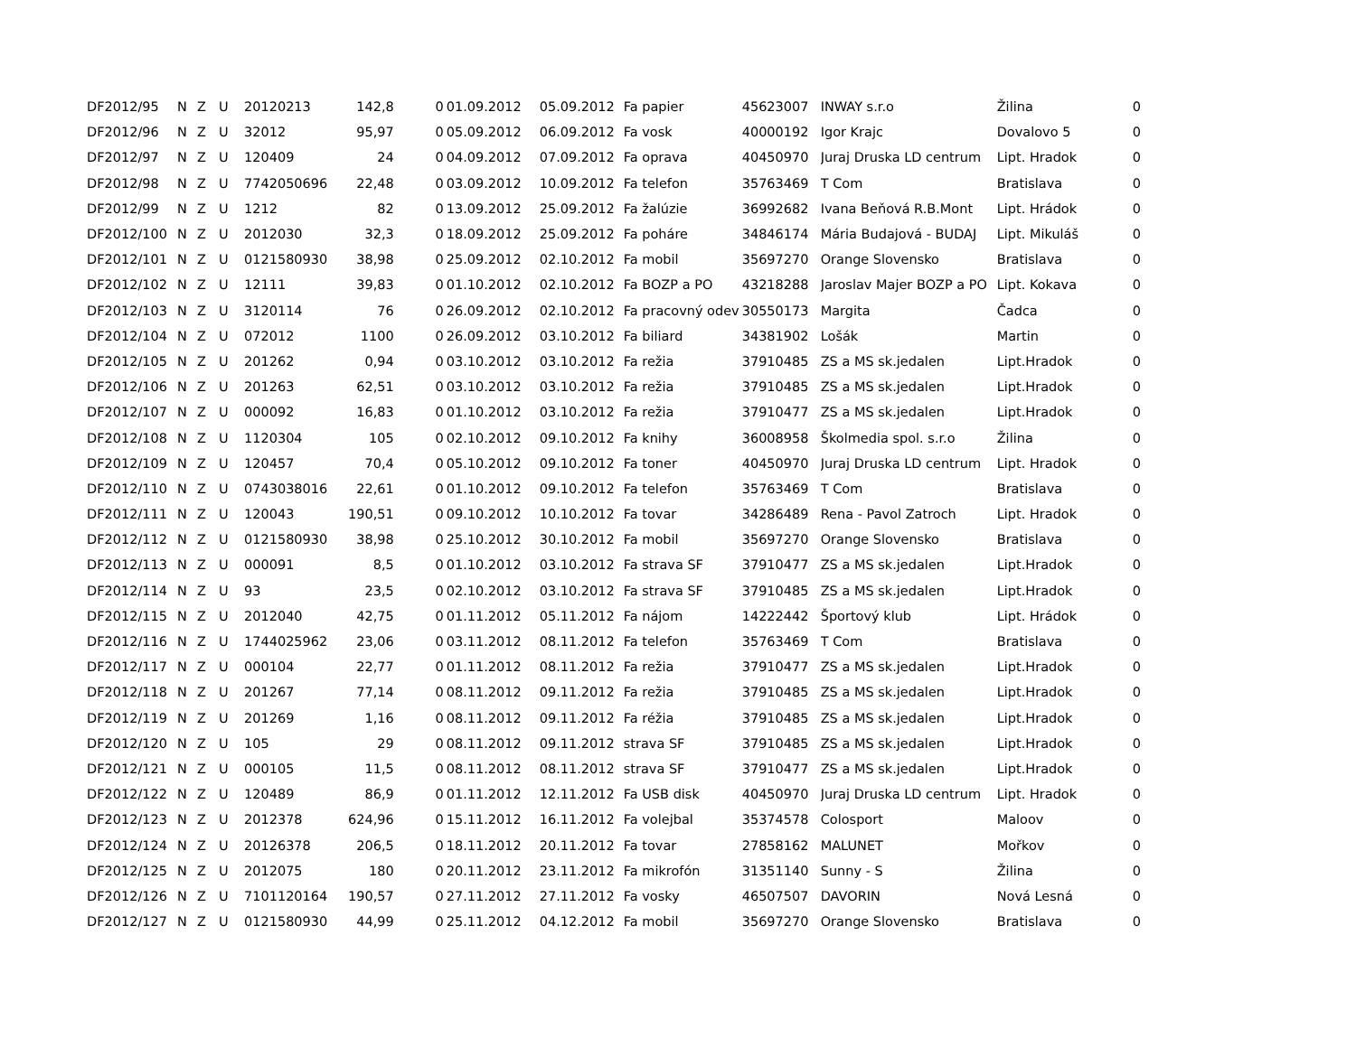| DF2012/95 | N | Z | U | 20120213 | 142,8 | 0 | 01.09.2012 | 05.09.2012 | Fa papier | 45623007 | INWAY s.r.o | Žilina | 0 |
| DF2012/96 | N | Z | U | 32012 | 95,97 | 0 | 05.09.2012 | 06.09.2012 | Fa vosk | 40000192 | Igor Krajc | Dovalovo 5 | 0 |
| DF2012/97 | N | Z | U | 120409 | 24 | 0 | 04.09.2012 | 07.09.2012 | Fa oprava | 40450970 | Juraj Druska LD centrum | Lipt. Hradok | 0 |
| DF2012/98 | N | Z | U | 7742050696 | 22,48 | 0 | 03.09.2012 | 10.09.2012 | Fa telefon | 35763469 | T Com | Bratislava | 0 |
| DF2012/99 | N | Z | U | 1212 | 82 | 0 | 13.09.2012 | 25.09.2012 | Fa žalúzie | 36992682 | Ivana Beňová R.B.Mont | Lipt. Hrádok | 0 |
| DF2012/100 | N | Z | U | 2012030 | 32,3 | 0 | 18.09.2012 | 25.09.2012 | Fa poháre | 34846174 | Mária Budajová - BUDAJ | Lipt. Mikuláš | 0 |
| DF2012/101 | N | Z | U | 0121580930 | 38,98 | 0 | 25.09.2012 | 02.10.2012 | Fa mobil | 35697270 | Orange Slovensko | Bratislava | 0 |
| DF2012/102 | N | Z | U | 12111 | 39,83 | 0 | 01.10.2012 | 02.10.2012 | Fa BOZP a PO | 43218288 | Jaroslav Majer BOZP a PO | Lipt. Kokava | 0 |
| DF2012/103 | N | Z | U | 3120114 | 76 | 0 | 26.09.2012 | 02.10.2012 | Fa pracovný odev | 30550173 | Margita | Čadca | 0 |
| DF2012/104 | N | Z | U | 072012 | 1100 | 0 | 26.09.2012 | 03.10.2012 | Fa biliard | 34381902 | Lošák | Martin | 0 |
| DF2012/105 | N | Z | U | 201262 | 0,94 | 0 | 03.10.2012 | 03.10.2012 | Fa režia | 37910485 | ZS a MS sk.jedalen | Lipt.Hradok | 0 |
| DF2012/106 | N | Z | U | 201263 | 62,51 | 0 | 03.10.2012 | 03.10.2012 | Fa režia | 37910485 | ZS a MS sk.jedalen | Lipt.Hradok | 0 |
| DF2012/107 | N | Z | U | 000092 | 16,83 | 0 | 01.10.2012 | 03.10.2012 | Fa režia | 37910477 | ZS a MS sk.jedalen | Lipt.Hradok | 0 |
| DF2012/108 | N | Z | U | 1120304 | 105 | 0 | 02.10.2012 | 09.10.2012 | Fa knihy | 36008958 | Školmedia spol. s.r.o | Žilina | 0 |
| DF2012/109 | N | Z | U | 120457 | 70,4 | 0 | 05.10.2012 | 09.10.2012 | Fa toner | 40450970 | Juraj Druska LD centrum | Lipt. Hradok | 0 |
| DF2012/110 | N | Z | U | 0743038016 | 22,61 | 0 | 01.10.2012 | 09.10.2012 | Fa telefon | 35763469 | T Com | Bratislava | 0 |
| DF2012/111 | N | Z | U | 120043 | 190,51 | 0 | 09.10.2012 | 10.10.2012 | Fa tovar | 34286489 | Rena - Pavol Zatroch | Lipt. Hradok | 0 |
| DF2012/112 | N | Z | U | 0121580930 | 38,98 | 0 | 25.10.2012 | 30.10.2012 | Fa mobil | 35697270 | Orange Slovensko | Bratislava | 0 |
| DF2012/113 | N | Z | U | 000091 | 8,5 | 0 | 01.10.2012 | 03.10.2012 | Fa strava SF | 37910477 | ZS a MS sk.jedalen | Lipt.Hradok | 0 |
| DF2012/114 | N | Z | U | 93 | 23,5 | 0 | 02.10.2012 | 03.10.2012 | Fa strava SF | 37910485 | ZS a MS sk.jedalen | Lipt.Hradok | 0 |
| DF2012/115 | N | Z | U | 2012040 | 42,75 | 0 | 01.11.2012 | 05.11.2012 | Fa nájom | 14222442 | Športový klub | Lipt. Hrádok | 0 |
| DF2012/116 | N | Z | U | 1744025962 | 23,06 | 0 | 03.11.2012 | 08.11.2012 | Fa telefon | 35763469 | T Com | Bratislava | 0 |
| DF2012/117 | N | Z | U | 000104 | 22,77 | 0 | 01.11.2012 | 08.11.2012 | Fa režia | 37910477 | ZS a MS sk.jedalen | Lipt.Hradok | 0 |
| DF2012/118 | N | Z | U | 201267 | 77,14 | 0 | 08.11.2012 | 09.11.2012 | Fa režia | 37910485 | ZS a MS sk.jedalen | Lipt.Hradok | 0 |
| DF2012/119 | N | Z | U | 201269 | 1,16 | 0 | 08.11.2012 | 09.11.2012 | Fa réžia | 37910485 | ZS a MS sk.jedalen | Lipt.Hradok | 0 |
| DF2012/120 | N | Z | U | 105 | 29 | 0 | 08.11.2012 | 09.11.2012 | strava SF | 37910485 | ZS a MS sk.jedalen | Lipt.Hradok | 0 |
| DF2012/121 | N | Z | U | 000105 | 11,5 | 0 | 08.11.2012 | 08.11.2012 | strava SF | 37910477 | ZS a MS sk.jedalen | Lipt.Hradok | 0 |
| DF2012/122 | N | Z | U | 120489 | 86,9 | 0 | 01.11.2012 | 12.11.2012 | Fa USB disk | 40450970 | Juraj Druska LD centrum | Lipt. Hradok | 0 |
| DF2012/123 | N | Z | U | 2012378 | 624,96 | 0 | 15.11.2012 | 16.11.2012 | Fa volejbal | 35374578 | Colosport | Maloov | 0 |
| DF2012/124 | N | Z | U | 20126378 | 206,5 | 0 | 18.11.2012 | 20.11.2012 | Fa tovar | 27858162 | MALUNET | Mořkov | 0 |
| DF2012/125 | N | Z | U | 2012075 | 180 | 0 | 20.11.2012 | 23.11.2012 | Fa mikrofón | 31351140 | Sunny - S | Žilina | 0 |
| DF2012/126 | N | Z | U | 7101120164 | 190,57 | 0 | 27.11.2012 | 27.11.2012 | Fa vosky | 46507507 | DAVORIN | Nová Lesná | 0 |
| DF2012/127 | N | Z | U | 0121580930 | 44,99 | 0 | 25.11.2012 | 04.12.2012 | Fa mobil | 35697270 | Orange Slovensko | Bratislava | 0 |